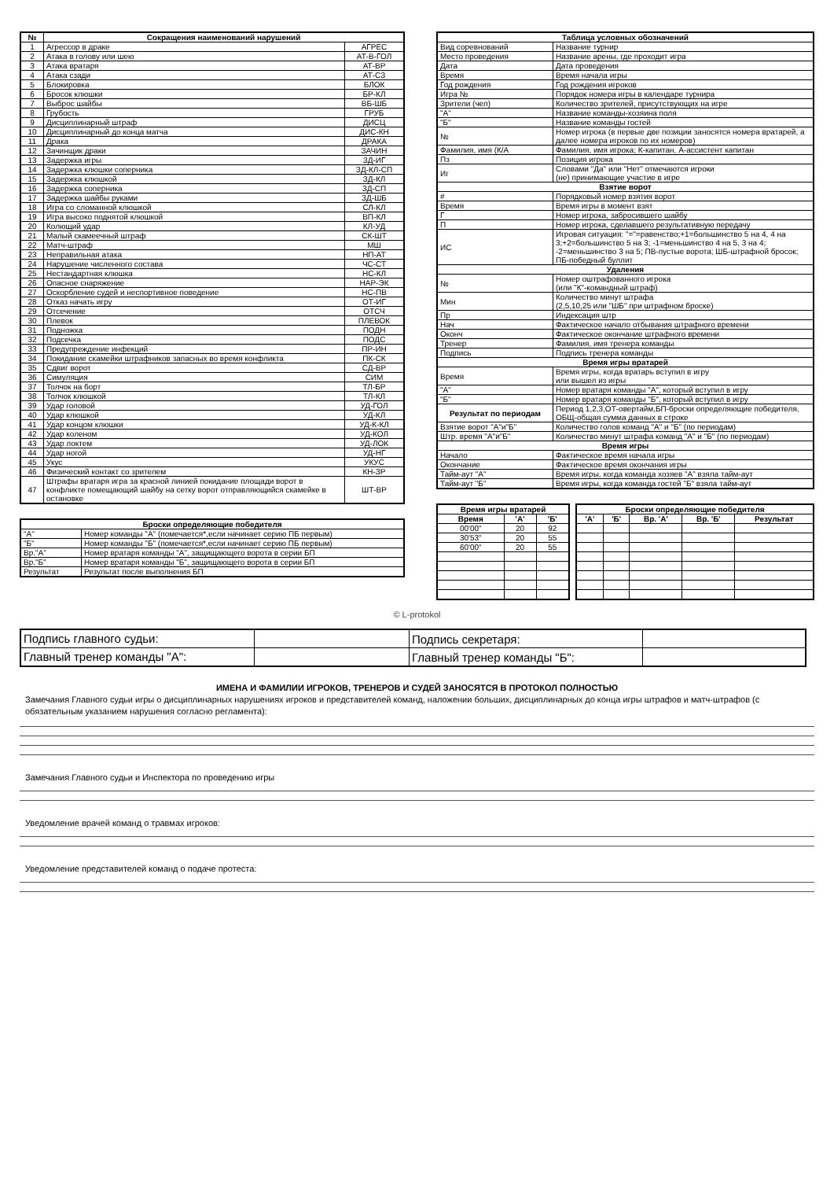| № | Сокращения наименований нарушений | |
| --- | --- | --- |
| 1 | Агрессор в драке | АГРЕС |
| 2 | Атака в голову или шею | АТ-В-ГОЛ |
| 3 | Атака вратаря | АТ-ВР |
| 4 | Атака сзади | АТ-СЗ |
| 5 | Блокировка | БЛОК |
| 6 | Бросок клюшки | БР-КЛ |
| 7 | Выброс шайбы | ВБ-ШБ |
| 8 | Грубость | ГРУБ |
| 9 | Дисциплинарный штраф | ДИСЦ |
| 10 | Дисциплинарный до конца матча | ДИС-КН |
| 11 | Драка | ДРАКА |
| 12 | Зачинщик драки | ЗАЧИН |
| 13 | Задержка игры | ЗД-ИГ |
| 14 | Задержка клюшки соперника | ЗД-КЛ-СП |
| 15 | Задержка клюшкой | ЗД-КЛ |
| 16 | Задержка соперника | ЗД-СП |
| 17 | Задержка шайбы руками | ЗД-ШБ |
| 18 | Игра со сломанной клюшкой | СЛ-КЛ |
| 19 | Игра высоко поднятой клюшкой | ВП-КЛ |
| 20 | Колющий удар | КЛ-УД |
| 21 | Малый скамеечный штраф | СК-ШТ |
| 22 | Матч-штраф | МШ |
| 23 | Неправильная атака | НП-АТ |
| 24 | Нарушение численного состава | ЧС-СТ |
| 25 | Нестандартная клюшка | НС-КЛ |
| 26 | Опасное снаряжение | НАР-ЭК |
| 27 | Оскорбление судей и неспортивное поведение | НС-ПВ |
| 28 | Отказ начать игру | ОТ-ИГ |
| 29 | Отсечение | ОТСЧ |
| 30 | Плевок | ПЛЕВОК |
| 31 | Подножка | ПОДН |
| 32 | Подсечка | ПОДС |
| 33 | Предупреждение инфекций | ПР-ИН |
| 34 | Покидание скамейки штрафников запасных во время конфликта | ПК-СК |
| 35 | Сдвиг ворот | СД-ВР |
| 36 | Симуляция | СИМ |
| 37 | Толчок на борт | ТЛ-БР |
| 38 | Толчок клюшкой | ТЛ-КЛ |
| 39 | Удар головой | УД-ГОЛ |
| 40 | Удар клюшкой | УД-КЛ |
| 41 | Удар концом клюшки | УД-К-КЛ |
| 42 | Удар коленом | УД-КОЛ |
| 43 | Удар локтем | УД-ЛОК |
| 44 | Удар ногой | УД-НГ |
| 45 | Укус | УКУС |
| 46 | Физический контакт со зрителем | КН-ЗР |
| 47 | Штрафы вратаря игра за красной линией покидание площади ворот в конфликте помещающий шайбу на сетку ворот отправляющийся скамейке в остановке | ШТ-ВР |
| Броски определяющие победителя | |
| --- | --- |
| "А" | Номер команды "А" (помечается*,если начинает серию ПБ первым) |
| "Б" | Номер команды "Б" (помечается*,если начинает серию ПБ первым) |
| Вр."А" | Номер вратаря команды "А", защищающего ворота в серии БП |
| Вр."Б" | Номер вратаря команды "Б", защищающего ворота в серии БП |
| Результат | Результат после выполнения БП |
| Таблица условных обозначений | |
| --- | --- |
| Вид соревнований | Название турнир |
| Место проведения | Название арены, где проходит игра |
| Дата | Дата проведения |
| Время | Время начала игры |
| Год рождения | Год рождения игроков |
| Игра № | Порядок номера игры в календаре турнира |
| Зрители (чел) | Количество зрителей, присутствующих на игре |
| "А" | Название команды-хозяина поля |
| "Б" | Название команды гостей |
| № | Номер игрока (в первые две позиции заносятся номера вратарей, а далее номера игроков по их номеров) |
| Фамилия, имя (К/А | Фамилия, имя игрока; К-капитан, А-ассистент капитан |
| Пз | Позиция игрока |
| Иг | Словами "Да" или "Нет" отмечаются игроки (не) принимающие участие в игре |
| Взятие ворот | |
| # | Порядковый номер взятия ворот |
| Время | Время игры в момент взят |
| Г | Номер игрока, забросившего шайбу |
| П | Номер игрока, сделавшего результативную передачу |
| ИС | Игровая ситуация: "="=равенство;+1=большинство 5 на 4, 4 на 3;+2=большинство 5 на 3; -1=меньшинство 4 на 5, 3 на 4; -2=меньшинство 3 на 5; ПВ-пустые ворота; ШБ-штрафной бросок; ПБ-победный буллит |
| Удаления | |
| № | Номер оштрафованного игрока (или "К"-командный штраф) |
| Мин | Количество минут штрафа (2,5,10,25 или "ШБ" при штрафном броске) |
| Пр | Индексация штр |
| Нач | Фактическое начало отбывания штрафного времени |
| Оконч | Фактическое окончание штрафного времени |
| Тренер | Фамилия, имя тренера команды |
| Подпись | Подпись тренера команды |
| Время игры вратарей | |
| Время | Время игры, когда вратарь вступил в игру или вышел из игры |
| "А" | Номер вратаря команды "А", который вступил в игру |
| "Б" | Номер вратаря команды "Б", который вступил в игру |
| Результат по периодам | Период 1,2,3,ОТ-овертайм,БП-броски определяющие победителя, ОБЩ-общая сумма данных в строке |
| Взятие ворот "А"и"Б" | Количество голов команд "А" и "Б" (по периодам) |
| Штр. время "А"и"Б" | Количество минут штрафа команд "А" и "Б" (по периодам) |
| Время игры | |
| Начало | Фактическое время начала игры |
| Окончание | Фактическое время окончания игры |
| Тайм-аут "А" | Время игры, когда команда хозяев "А" взяла тайм-аут |
| Тайм-аут "Б" | Время игры, когда команда гостей "Б" взяла тайм-аут |
| Время игры вратарей | | |
| --- | --- | --- |
| Время | 'А' | 'Б' |
| 00'00" | 20 | 92 |
| 30'53" | 20 | 55 |
| 60'00" | 20 | 55 |
| Броски определяющие победителя | | | | |
| --- | --- | --- | --- | --- |
| 'А' | 'Б' | Вр. 'А' | Вр. 'Б' | Результат |
© L-protokol
| Подпись главного судьи: | | Подпись секретаря: | |
| Главный тренер команды "А": | | Главный тренер команды "Б": | |
ИМЕНА И ФАМИЛИИ ИГРОКОВ, ТРЕНЕРОВ И СУДЕЙ ЗАНОСЯТСЯ В ПРОТОКОЛ ПОЛНОСТЬЮ
Замечания Главного судьи игры о дисциплинарных нарушениях игроков и представителей команд, наложении больших, дисциплинарных до конца игры штрафов и матч-штрафов (с обязательным указанием нарушения согласно регламента):
Замечания Главного судьи и Инспектора по проведению игры
Уведомление врачей команд о травмах игроков:
Уведомление представителей команд о подаче протеста: